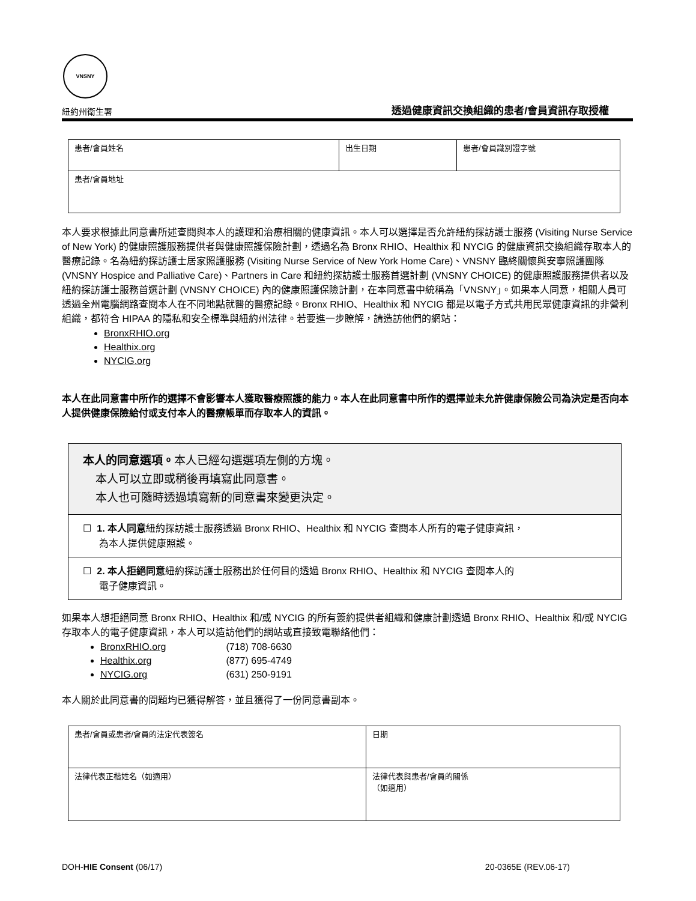VNSNY
紐約州衛生署 透過健康資訊交換組織的患者/會員資訊存取授權
| 患者/會員姓名 | 出生日期 | 患者/會員識別證字號 |
| 患者/會員地址 | | |
本人要求根據此同意書所述查閱與本人的護理和治療相關的健康資訊。本人可以選擇是否允許紐約探訪護士服務 (Visiting Nurse Service of New York) 的健康照護服務提供者與健康照護保險計劃，透過名為 Bronx RHIO、Healthix 和 NYCIG 的健康資訊交換組織存取本人的醫療記錄。名為紐約探訪護士居家照護服務 (Visiting Nurse Service of New York Home Care)、VNSNY 臨終關懷與安寧照護團隊 (VNSNY Hospice and Palliative Care)、Partners in Care 和紐約探訪護士服務首選計劃 (VNSNY CHOICE) 的健康照護服務提供者以及紐約探訪護士服務首選計劃 (VNSNY CHOICE) 內的健康照護保險計劃，在本同意書中統稱為「VNSNY」。如果本人同意，相關人員可透過全州電腦網路查閱本人在不同地點就醫的醫療記錄。Bronx RHIO、Healthix 和 NYCIG 都是以電子方式共用民眾健康資訊的非營利組織，都符合 HIPAA 的隱私和安全標準與紐約州法律。若要進一步瞭解，請造訪他們的網站：
BronxRHIO.org
Healthix.org
NYCIG.org
本人在此同意書中所作的選擇不會影響本人獲取醫療照護的能力。本人在此同意書中所作的選擇並未允許健康保險公司為決定是否向本人提供健康保險給付或支付本人的醫療帳單而存取本人的資訊。
本人的同意選項。本人已經勾選選項左側的方塊。
本人可以立即或稍後再填寫此同意書。
本人也可隨時透過填寫新的同意書來變更決定。
☐ 1. 本人同意紐約探訪護士服務透過 Bronx RHIO、Healthix 和 NYCIG 查閱本人所有的電子健康資訊，
為本人提供健康照護。
☐ 2. 本人拒絕同意紐約探訪護士服務出於任何目的透過 Bronx RHIO、Healthix 和 NYCIG 查閱本人的
電子健康資訊。
如果本人想拒絕同意 Bronx RHIO、Healthix 和/或 NYCIG 的所有簽約提供者組織和健康計劃透過 Bronx RHIO、Healthix 和/或 NYCIG 存取本人的電子健康資訊，本人可以造訪他們的網站或直接致電聯絡他們：
BronxRHIO.org (718) 708-6630
Healthix.org (877) 695-4749
NYCIG.org (631) 250-9191
本人關於此同意書的問題均已獲得解答，並且獲得了一份同意書副本。
| 患者/會員或患者/會員的法定代表簽名 | 日期 |
| 法律代表正楷姓名（如適用） | 法律代表與患者/會員的關係 （如適用） |
DOH-HIE Consent (06/17) 20-0365E (REV.06-17)